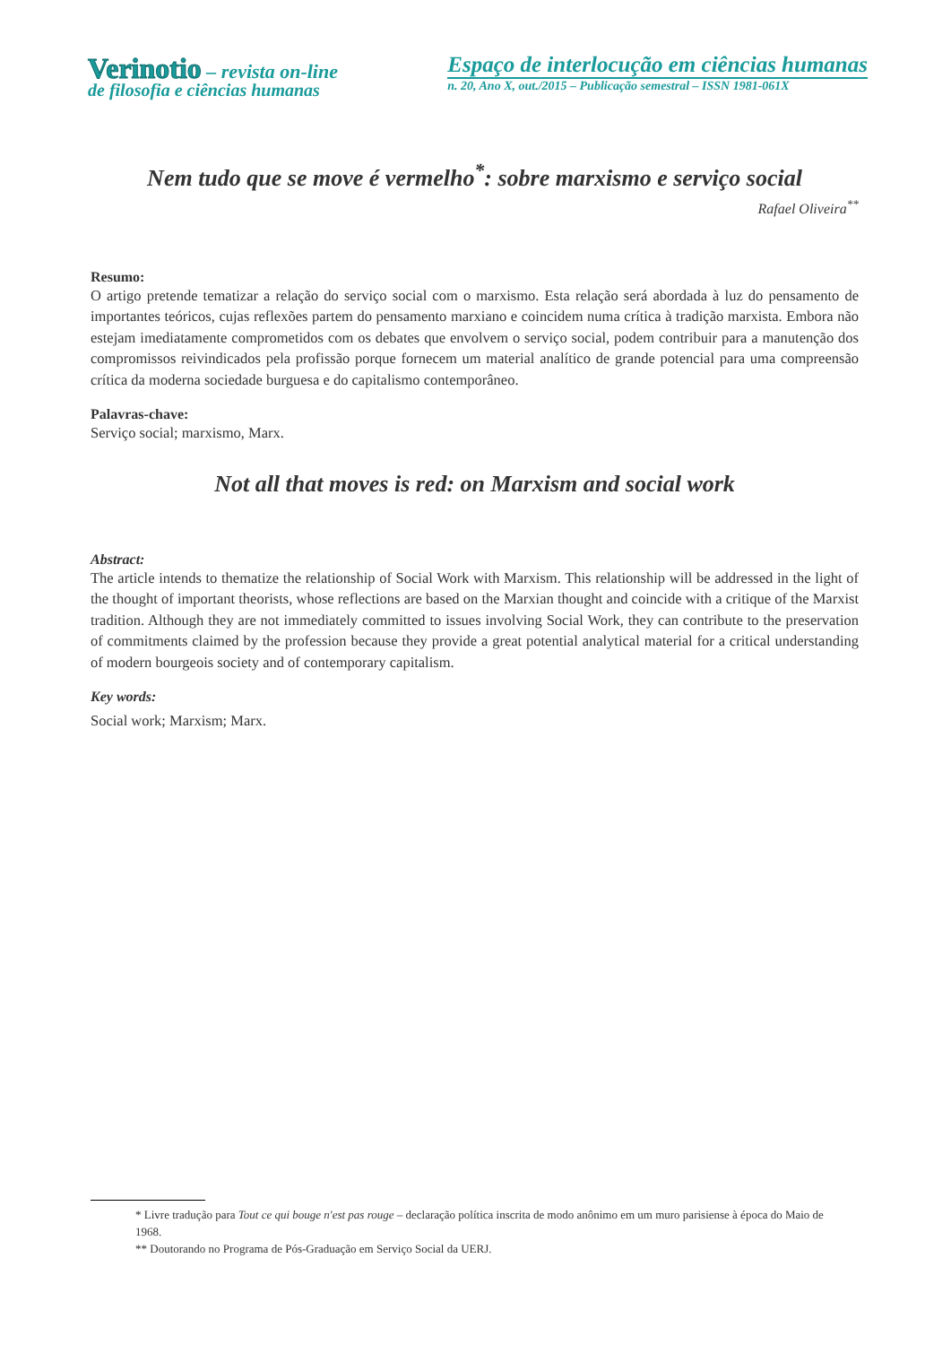Verinotio – revista on-line
de filosofia e ciências humanas
Espaço de interlocução em ciências humanas
n. 20, Ano X, out./2015 – Publicação semestral – ISSN 1981-061X
Nem tudo que se move é vermelho<sup>*</sup>: sobre marxismo e serviço social
Rafael Oliveira<sup>**</sup>
Resumo:
O artigo pretende tematizar a relação do serviço social com o marxismo. Esta relação será abordada à luz do pensamento de importantes teóricos, cujas reflexões partem do pensamento marxiano e coincidem numa crítica à tradição marxista. Embora não estejam imediatamente comprometidos com os debates que envolvem o serviço social, podem contribuir para a manutenção dos compromissos reivindicados pela profissão porque fornecem um material analítico de grande potencial para uma compreensão crítica da moderna sociedade burguesa e do capitalismo contemporâneo.
Palavras-chave:
Serviço social; marxismo, Marx.
Not all that moves is red: on Marxism and social work
Abstract:
The article intends to thematize the relationship of Social Work with Marxism. This relationship will be addressed in the light of the thought of important theorists, whose reflections are based on the Marxian thought and coincide with a critique of the Marxist tradition. Although they are not immediately committed to issues involving Social Work, they can contribute to the preservation of commitments claimed by the profession because they provide a great potential analytical material for a critical understanding of modern bourgeois society and of contemporary capitalism.
Key words:
Social work; Marxism; Marx.
* Livre tradução para Tout ce qui bouge n'est pas rouge – declaração política inscrita de modo anônimo em um muro parisiense à época do Maio de 1968.
** Doutorando no Programa de Pós-Graduação em Serviço Social da UERJ.